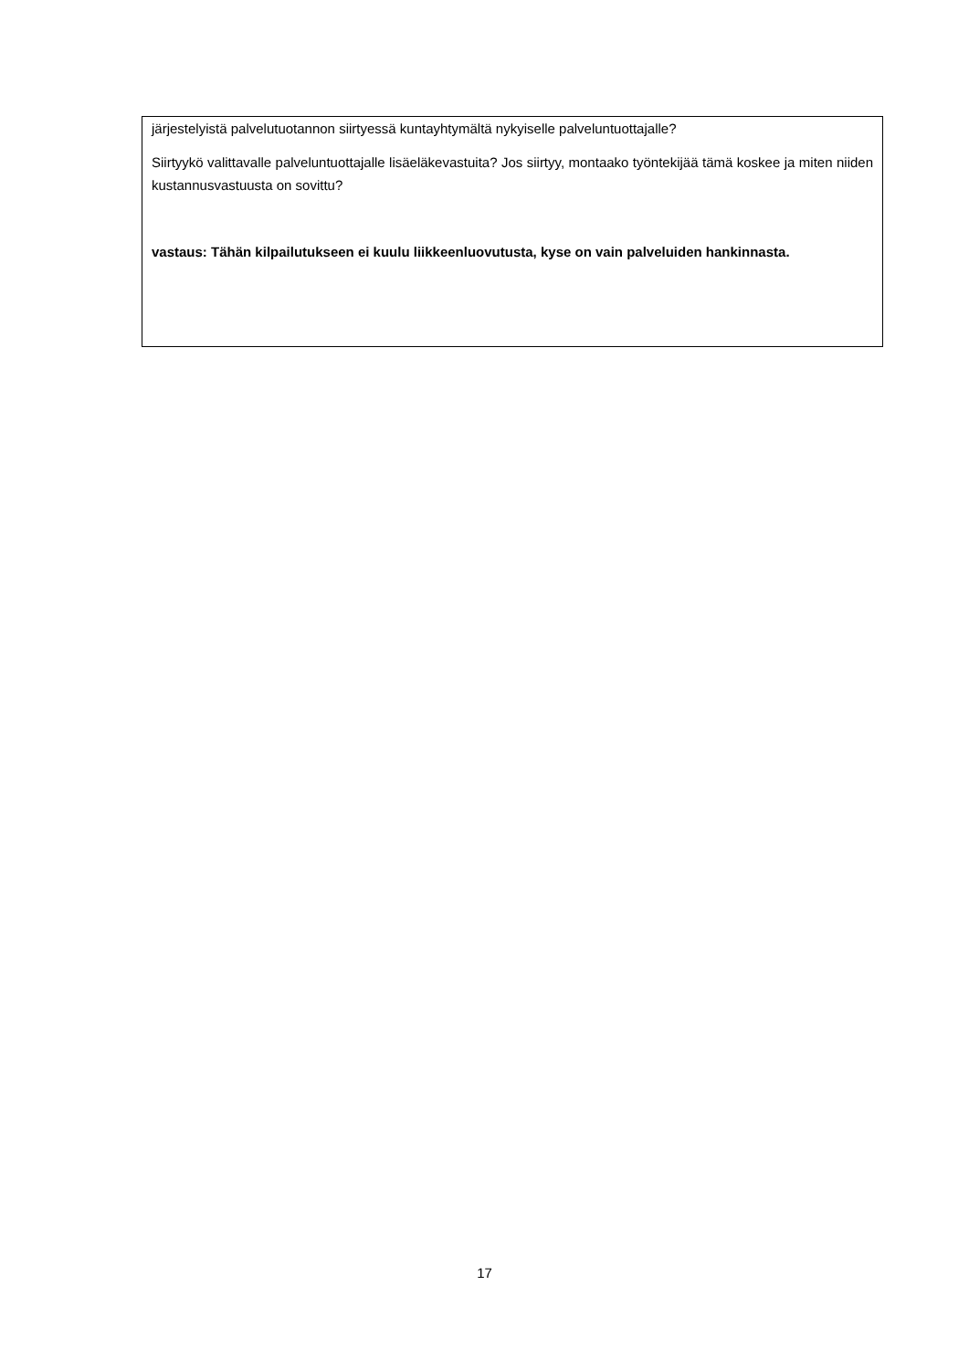järjestelyistä palvelutuotannon siirtyessä kuntayhtymältä nykyiselle palveluntuottajalle?
Siirtyykö valittavalle palveluntuottajalle lisäeläkevastuita? Jos siirtyy, montaako työntekijää tämä koskee ja miten niiden kustannusvastuusta on sovittu?
vastaus: Tähän kilpailutukseen ei kuulu liikkeenluovutusta, kyse on vain palveluiden hankinnasta.
17